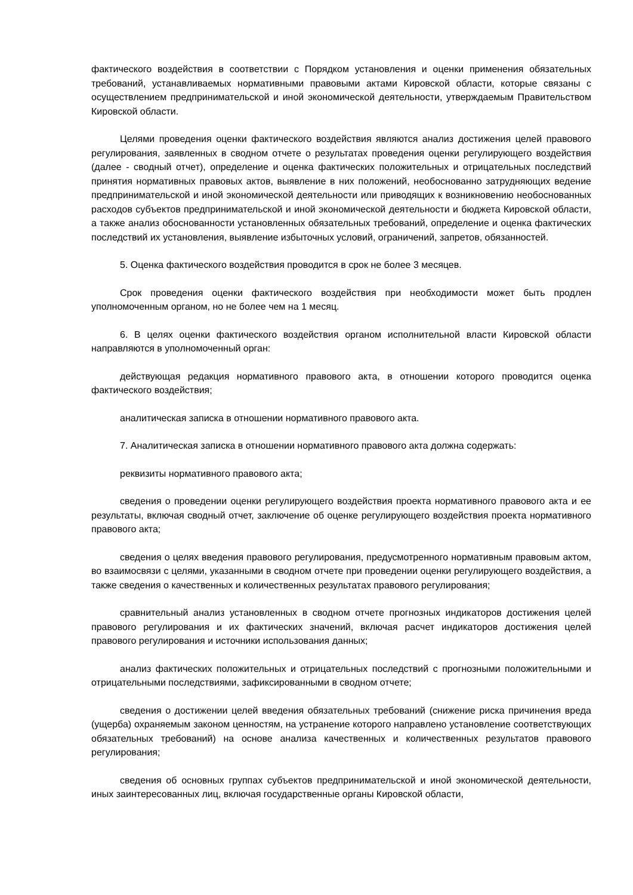фактического воздействия в соответствии с Порядком установления и оценки применения обязательных требований, устанавливаемых нормативными правовыми актами Кировской области, которые связаны с осуществлением предпринимательской и иной экономической деятельности, утверждаемым Правительством Кировской области.
Целями проведения оценки фактического воздействия являются анализ достижения целей правового регулирования, заявленных в сводном отчете о результатах проведения оценки регулирующего воздействия (далее - сводный отчет), определение и оценка фактических положительных и отрицательных последствий принятия нормативных правовых актов, выявление в них положений, необоснованно затрудняющих ведение предпринимательской и иной экономической деятельности или приводящих к возникновению необоснованных расходов субъектов предпринимательской и иной экономической деятельности и бюджета Кировской области, а также анализ обоснованности установленных обязательных требований, определение и оценка фактических последствий их установления, выявление избыточных условий, ограничений, запретов, обязанностей.
5. Оценка фактического воздействия проводится в срок не более 3 месяцев.
Срок проведения оценки фактического воздействия при необходимости может быть продлен уполномоченным органом, но не более чем на 1 месяц.
6. В целях оценки фактического воздействия органом исполнительной власти Кировской области направляются в уполномоченный орган:
действующая редакция нормативного правового акта, в отношении которого проводится оценка фактического воздействия;
аналитическая записка в отношении нормативного правового акта.
7. Аналитическая записка в отношении нормативного правового акта должна содержать:
реквизиты нормативного правового акта;
сведения о проведении оценки регулирующего воздействия проекта нормативного правового акта и ее результаты, включая сводный отчет, заключение об оценке регулирующего воздействия проекта нормативного правового акта;
сведения о целях введения правового регулирования, предусмотренного нормативным правовым актом, во взаимосвязи с целями, указанными в сводном отчете при проведении оценки регулирующего воздействия, а также сведения о качественных и количественных результатах правового регулирования;
сравнительный анализ установленных в сводном отчете прогнозных индикаторов достижения целей правового регулирования и их фактических значений, включая расчет индикаторов достижения целей правового регулирования и источники использования данных;
анализ фактических положительных и отрицательных последствий с прогнозными положительными и отрицательными последствиями, зафиксированными в сводном отчете;
сведения о достижении целей введения обязательных требований (снижение риска причинения вреда (ущерба) охраняемым законом ценностям, на устранение которого направлено установление соответствующих обязательных требований) на основе анализа качественных и количественных результатов правового регулирования;
сведения об основных группах субъектов предпринимательской и иной экономической деятельности, иных заинтересованных лиц, включая государственные органы Кировской области,